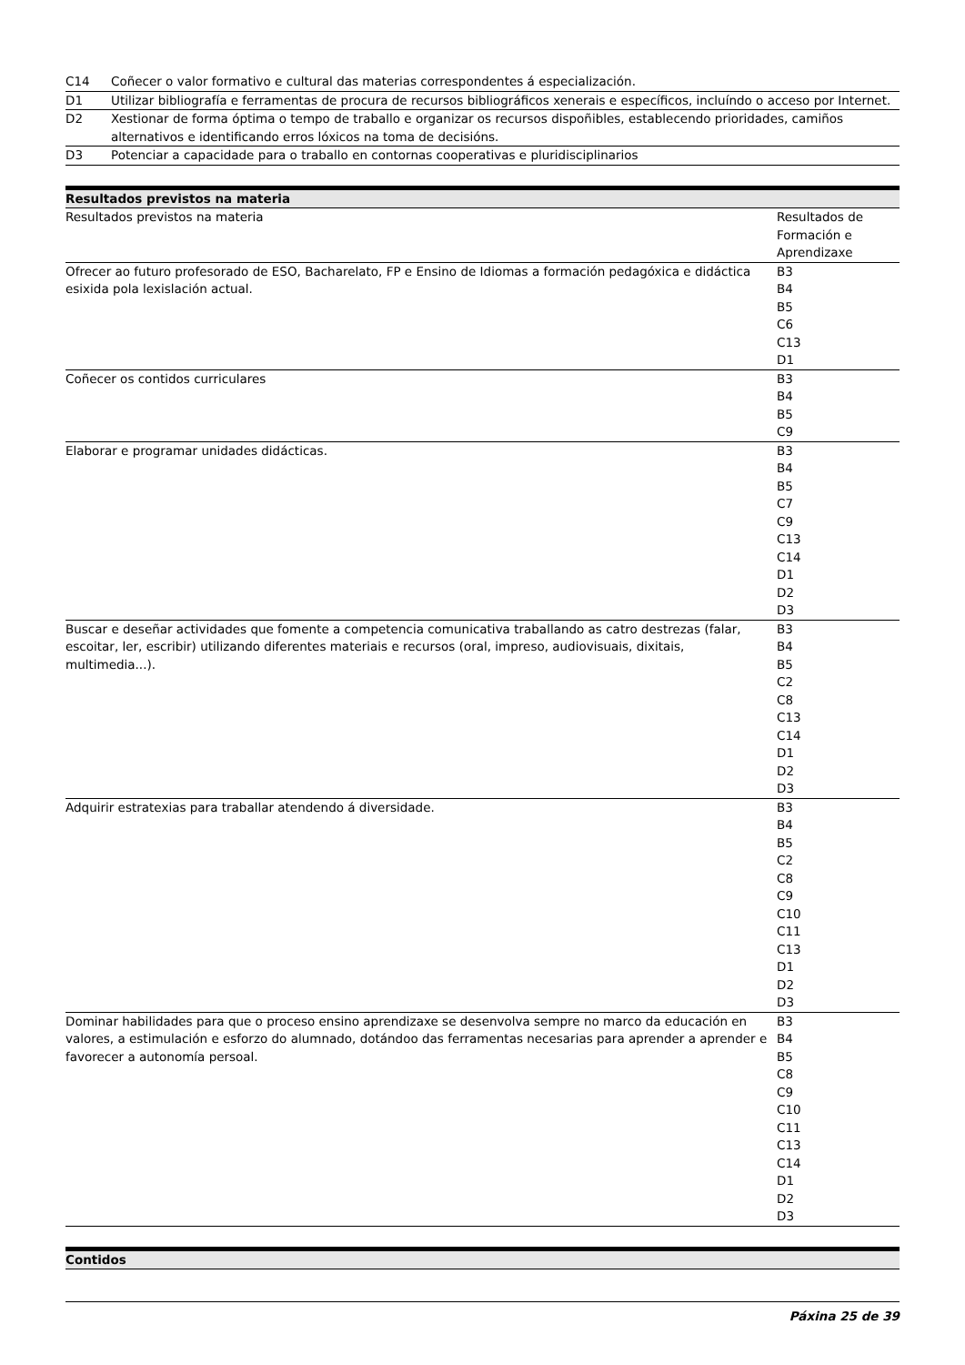| C14 | Coñecer o valor formativo e cultural das materias correspondentes á especialización. |
| D1 | Utilizar bibliografía e ferramentas de procura de recursos bibliográficos xenerais e específicos, incluíndo o acceso por Internet. |
| D2 | Xestionar de forma óptima o tempo de traballo e organizar os recursos dispoñibles, establecendo prioridades, camiños alternativos e identificando erros lóxicos na toma de decisións. |
| D3 | Potenciar a capacidade para o traballo en contornas cooperativas e pluridisciplinarios |
Resultados previstos na materia
| Resultados previstos na materia | Resultados de Formación e Aprendizaxe |
| Ofrecer ao futuro profesorado de ESO, Bacharelato, FP e Ensino de Idiomas a formación pedagóxica e didáctica esixida pola lexislación actual. | B3 B4 B5 C6 C13 D1 |
| Coñecer os contidos curriculares | B3 B4 B5 C9 |
| Elaborar e programar unidades didácticas. | B3 B4 B5 C7 C9 C13 C14 D1 D2 D3 |
| Buscar e deseñar actividades que fomente a competencia comunicativa traballando as catro destrezas (falar, escoitar, ler, escribir) utilizando diferentes materiais e recursos (oral, impreso, audiovisuais, dixitais, multimedia...). | B3 B4 B5 C2 C8 C13 C14 D1 D2 D3 |
| Adquirir estratexias para traballar atendendo á diversidade. | B3 B4 B5 C2 C8 C9 C10 C11 C13 D1 D2 D3 |
| Dominar habilidades para que o proceso ensino aprendizaxe se desenvolva sempre no marco da educación en valores, a estimulación e esforzo do alumnado, dotándoo das ferramentas necesarias para aprender a aprender e favorecer a autonomía persoal. | B3 B4 B5 C8 C9 C10 C11 C13 C14 D1 D2 D3 |
Contidos
Páxina 25 de 39